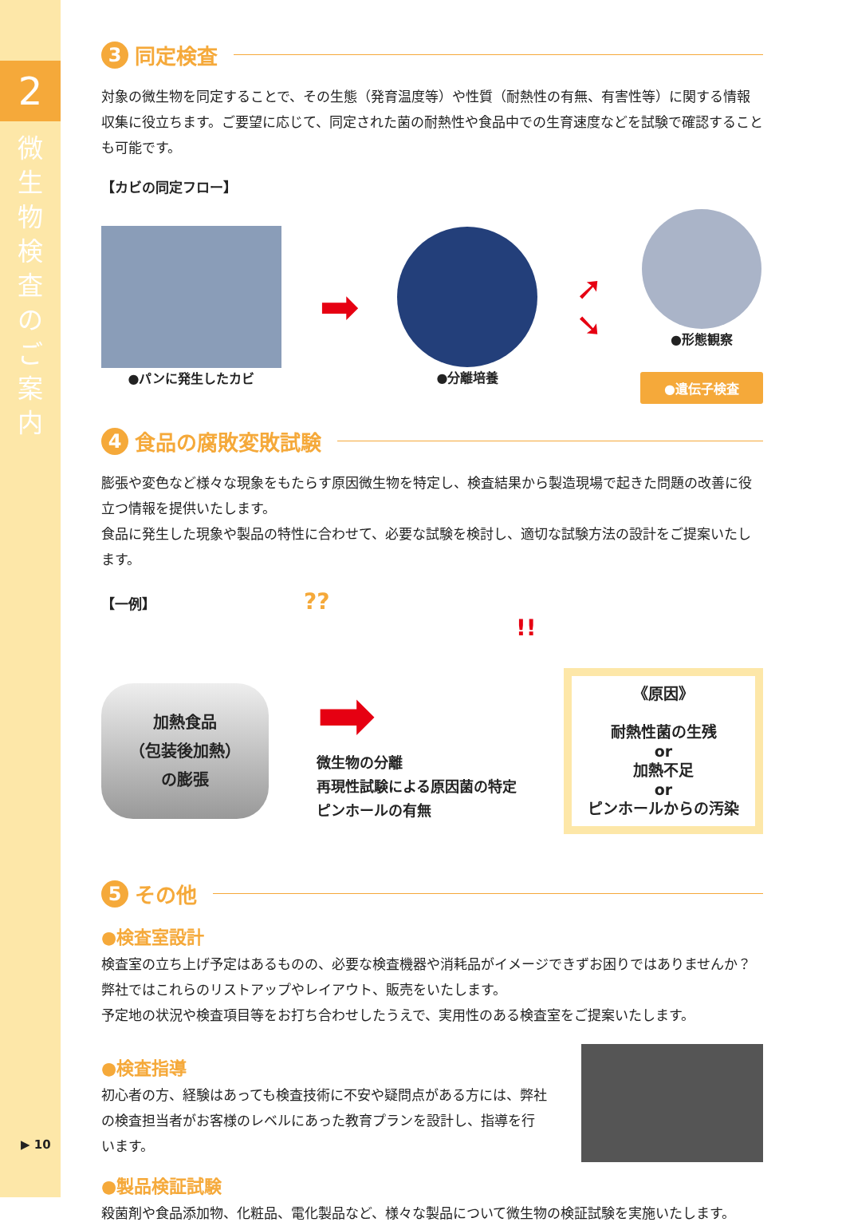2
微生物検査のご案内
▶ 10
3 同定検査
対象の微生物を同定することで、その生態（発育温度等）や性質（耐熱性の有無、有害性等）に関する情報収集に役立ちます。ご要望に応じて、同定された菌の耐熱性や食品中での生育速度などを試験で確認することも可能です。
【カビの同定フロー】
●パンに発生したカビ
➡
●分離培養
➚
➘
●形態観察
●遺伝子検査
4 食品の腐敗変敗試験
膨張や変色など様々な現象をもたらす原因微生物を特定し、検査結果から製造現場で起きた問題の改善に役立つ情報を提供いたします。
食品に発生した現象や製品の特性に合わせて、必要な試験を検討し、適切な試験方法の設計をご提案いたします。
【一例】 ?? !!
加熱食品
（包装後加熱）
の膨張
➡
微生物の分離
再現性試験による原因菌の特定
ピンホールの有無
《原因》
耐熱性菌の生残
or
加熱不足
or
ピンホールからの汚染
5 その他
●検査室設計
検査室の立ち上げ予定はあるものの、必要な検査機器や消耗品がイメージできずお困りではありませんか？　弊社ではこれらのリストアップやレイアウト、販売をいたします。
予定地の状況や検査項目等をお打ち合わせしたうえで、実用性のある検査室をご提案いたします。
●検査指導
初心者の方、経験はあっても検査技術に不安や疑問点がある方には、弊社の検査担当者がお客様のレベルにあった教育プランを設計し、指導を行います。
●製品検証試験
殺菌剤や食品添加物、化粧品、電化製品など、様々な製品について微生物の検証試験を実施いたします。